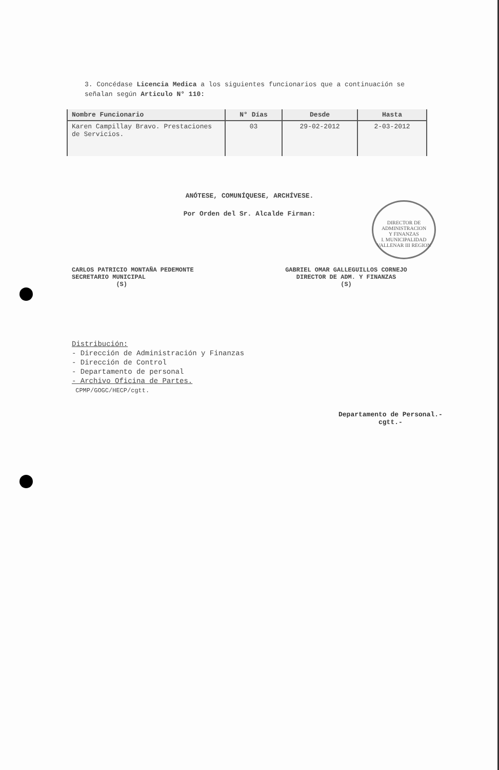3. Concédase Licencia Medica a los siguientes funcionarios que a continuación se señalan según Articulo N° 110:
| Nombre Funcionario | N° Días | Desde | Hasta |
| --- | --- | --- | --- |
| Karen Campillay Bravo. Prestaciones de Servicios. | 03 | 29-02-2012 | 2-03-2012 |
ANÓTESE, COMUNÍQUESE, ARCHÍVESE.
Por Orden del Sr. Alcalde Firman:
CARLOS PATRICIO MONTAÑA PEDEMONTE
SECRETARIO MUNICIPAL
(S)
GABRIEL OMAR GALLEGUILLOS CORNEJO
DIRECTOR DE ADM. Y FINANZAS
(S)
DIRECTOR DE
ADMINISTRACION
Y FINANZAS
I. MUNICIPALIDAD VALLENAR III REGION
Distribución:
- Dirección de Administración y Finanzas
- Dirección de Control
- Departamento de personal
- Archivo Oficina de Partes.
CPMP/GOGC/HECP/cgtt.
Departamento de Personal.-
cgtt.-